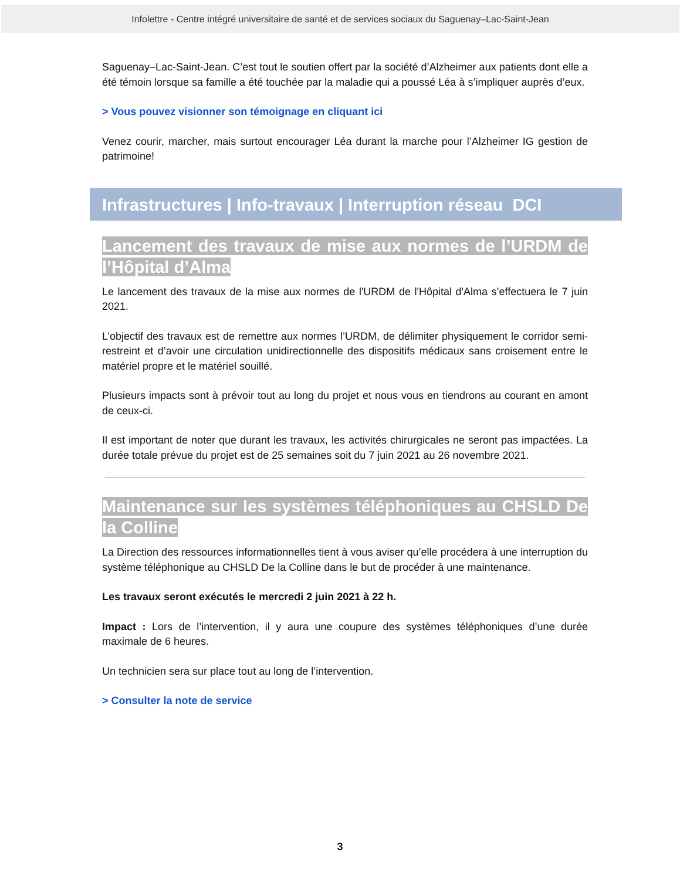Infolettre - Centre intégré universitaire de santé et de services sociaux du Saguenay–Lac-Saint-Jean
Saguenay–Lac-Saint-Jean. C’est tout le soutien offert par la société d’Alzheimer aux patients dont elle a été témoin lorsque sa famille a été touchée par la maladie qui a poussé Léa à s’impliquer auprès d’eux.
> Vous pouvez visionner son témoignage en cliquant ici
Venez courir, marcher, mais surtout encourager Léa durant la marche pour l’Alzheimer IG gestion de patrimoine!
Infrastructures | Info-travaux | Interruption réseau DCI
Lancement des travaux de mise aux normes de l’URDM de l’Hôpital d’Alma
Le lancement des travaux de la mise aux normes de l'URDM de l'Hôpital d'Alma s’effectuera le 7 juin 2021.
L’objectif des travaux est de remettre aux normes l’URDM, de délimiter physiquement le corridor semi-restreint et d’avoir une circulation unidirectionnelle des dispositifs médicaux sans croisement entre le matériel propre et le matériel souillé.
Plusieurs impacts sont à prévoir tout au long du projet et nous vous en tiendrons au courant en amont de ceux-ci.
Il est important de noter que durant les travaux, les activités chirurgicales ne seront pas impactées. La durée totale prévue du projet est de 25 semaines soit du 7 juin 2021 au 26 novembre 2021.
Maintenance sur les systèmes téléphoniques au CHSLD De la Colline
La Direction des ressources informationnelles tient à vous aviser qu’elle procédera à une interruption du système téléphonique au CHSLD De la Colline dans le but de procéder à une maintenance.
Les travaux seront exécutés le mercredi 2 juin 2021 à 22 h.
Impact : Lors de l’intervention, il y aura une coupure des systèmes téléphoniques d’une durée maximale de 6 heures.
Un technicien sera sur place tout au long de l’intervention.
> Consulter la note de service
3